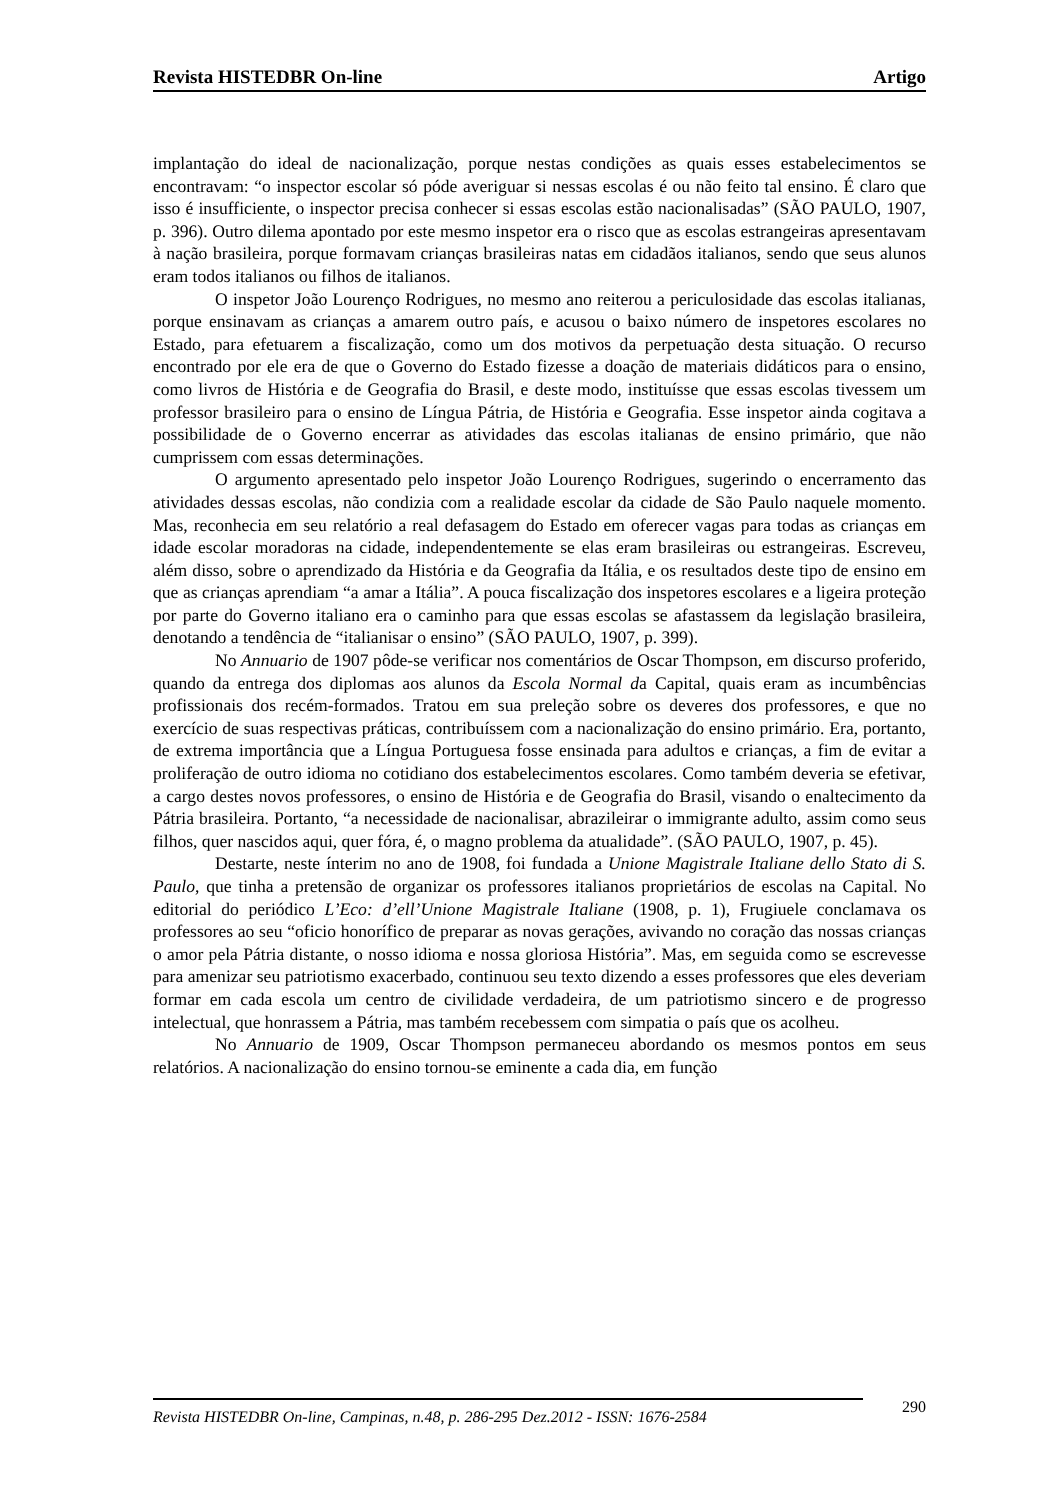Revista HISTEDBR On-line Artigo
implantação do ideal de nacionalização, porque nestas condições as quais esses estabelecimentos se encontravam: “o inspector escolar só póde averiguar si nessas escolas é ou não feito tal ensino. É claro que isso é insufficiente, o inspector precisa conhecer si essas escolas estão nacionalisadas” (SÃO PAULO, 1907, p. 396). Outro dilema apontado por este mesmo inspetor era o risco que as escolas estrangeiras apresentavam à nação brasileira, porque formavam crianças brasileiras natas em cidadãos italianos, sendo que seus alunos eram todos italianos ou filhos de italianos.
O inspetor João Lourenço Rodrigues, no mesmo ano reiterou a periculosidade das escolas italianas, porque ensinavam as crianças a amarem outro país, e acusou o baixo número de inspetores escolares no Estado, para efetuarem a fiscalização, como um dos motivos da perpetuação desta situação. O recurso encontrado por ele era de que o Governo do Estado fizesse a doação de materiais didáticos para o ensino, como livros de História e de Geografia do Brasil, e deste modo, instituísse que essas escolas tivessem um professor brasileiro para o ensino de Língua Pátria, de História e Geografia. Esse inspetor ainda cogitava a possibilidade de o Governo encerrar as atividades das escolas italianas de ensino primário, que não cumprissem com essas determinações.
O argumento apresentado pelo inspetor João Lourenço Rodrigues, sugerindo o encerramento das atividades dessas escolas, não condizia com a realidade escolar da cidade de São Paulo naquele momento. Mas, reconhecia em seu relatório a real defasagem do Estado em oferecer vagas para todas as crianças em idade escolar moradoras na cidade, independentemente se elas eram brasileiras ou estrangeiras. Escreveu, além disso, sobre o aprendizado da História e da Geografia da Itália, e os resultados deste tipo de ensino em que as crianças aprendiam “a amar a Itália”. A pouca fiscalização dos inspetores escolares e a ligeira proteção por parte do Governo italiano era o caminho para que essas escolas se afastassem da legislação brasileira, denotando a tendência de “italianisar o ensino” (SÃO PAULO, 1907, p. 399).
No Annuario de 1907 pôde-se verificar nos comentários de Oscar Thompson, em discurso proferido, quando da entrega dos diplomas aos alunos da Escola Normal da Capital, quais eram as incumbências profissionais dos recém-formados. Tratou em sua preleção sobre os deveres dos professores, e que no exercício de suas respectivas práticas, contribuíssem com a nacionalização do ensino primário. Era, portanto, de extrema importância que a Língua Portuguesa fosse ensinada para adultos e crianças, a fim de evitar a proliferação de outro idioma no cotidiano dos estabelecimentos escolares. Como também deveria se efetivar, a cargo destes novos professores, o ensino de História e de Geografia do Brasil, visando o enaltecimento da Pátria brasileira. Portanto, “a necessidade de nacionalisar, abrazileirar o immigrante adulto, assim como seus filhos, quer nascidos aqui, quer fóra, é, o magno problema da atualidade”. (SÃO PAULO, 1907, p. 45).
Destarte, neste ínterim no ano de 1908, foi fundada a Unione Magistrale Italiane dello Stato di S. Paulo, que tinha a pretensão de organizar os professores italianos proprietários de escolas na Capital. No editorial do periódico L’Eco: d’ell’Unione Magistrale Italiane (1908, p. 1), Frugiuele conclamava os professores ao seu “oficio honorífico de preparar as novas gerações, avivando no coração das nossas crianças o amor pela Pátria distante, o nosso idioma e nossa gloriosa História”. Mas, em seguida como se escrevesse para amenizar seu patriotismo exacerbado, continuou seu texto dizendo a esses professores que eles deveriam formar em cada escola um centro de civilidade verdadeira, de um patriotismo sincero e de progresso intelectual, que honrassem a Pátria, mas também recebessem com simpatia o país que os acolheu.
No Annuario de 1909, Oscar Thompson permaneceu abordando os mesmos pontos em seus relatórios. A nacionalização do ensino tornou-se eminente a cada dia, em função
Revista HISTEDBR On-line, Campinas, n.48, p. 286-295 Dez.2012 - ISSN: 1676-2584 290